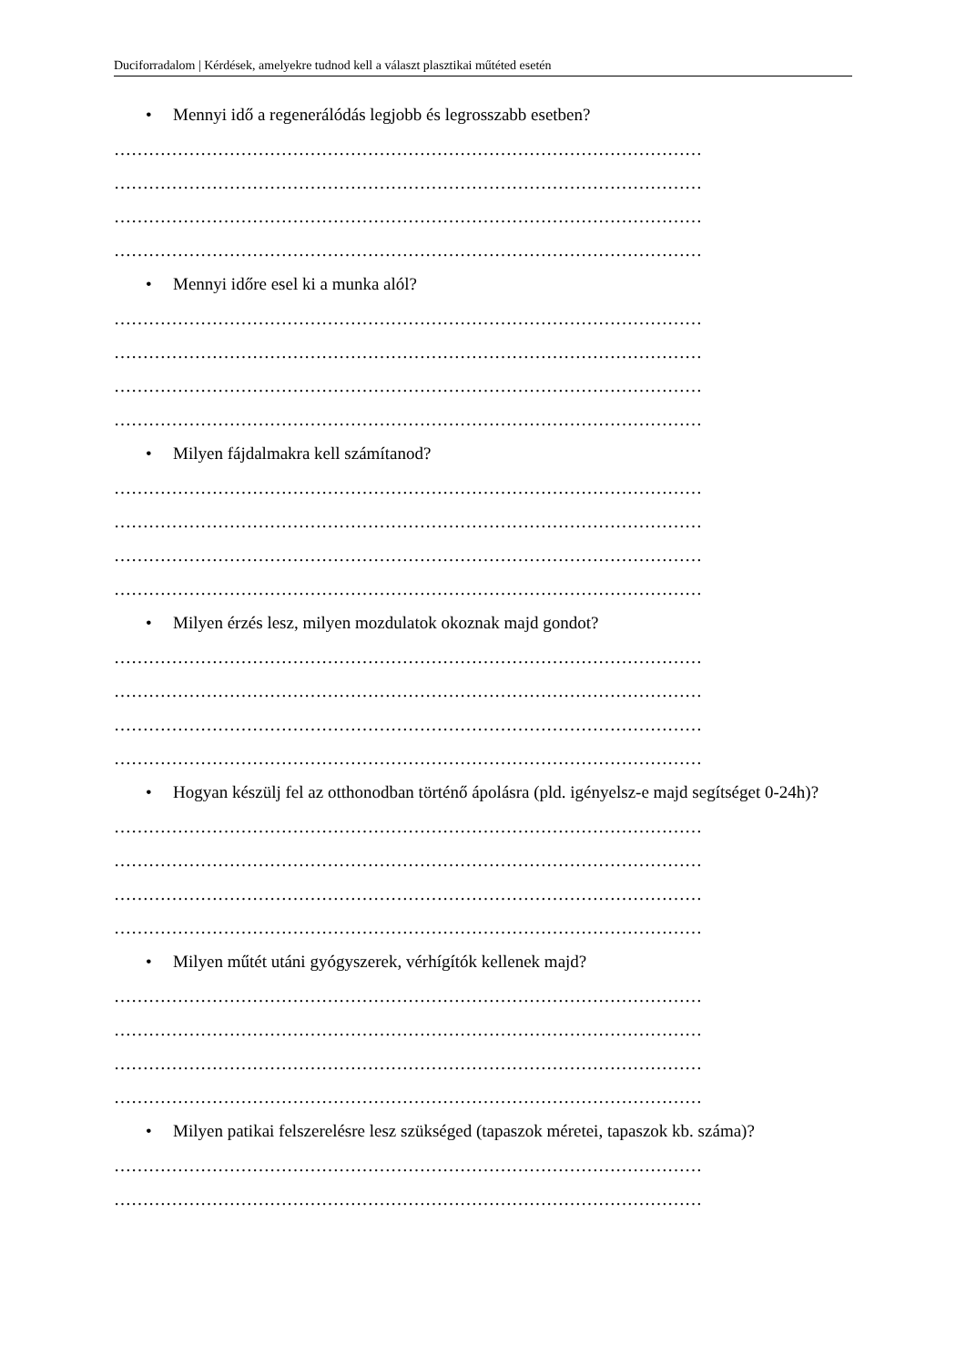Duciforradalom | Kérdések, amelyekre tudnod kell a választ plasztikai műtéted esetén
• Mennyi idő a regenerálódás legjobb és legrosszabb esetben?
…………………………………………………………………………………………
…………………………………………………………………………………………
…………………………………………………………………………………………
…………………………………………………………………………………………
• Mennyi időre esel ki a munka alól?
…………………………………………………………………………………………
…………………………………………………………………………………………
…………………………………………………………………………………………
…………………………………………………………………………………………
• Milyen fájdalmakra kell számítanod?
…………………………………………………………………………………………
…………………………………………………………………………………………
…………………………………………………………………………………………
…………………………………………………………………………………………
• Milyen érzés lesz, milyen mozdulatok okoznak majd gondot?
…………………………………………………………………………………………
…………………………………………………………………………………………
…………………………………………………………………………………………
…………………………………………………………………………………………
• Hogyan készülj fel az otthonodban történő ápolásra (pld. igényelsz-e majd segítséget 0-24h)?
…………………………………………………………………………………………
…………………………………………………………………………………………
…………………………………………………………………………………………
…………………………………………………………………………………………
• Milyen műtét utáni gyógyszerek, vérhígítók kellenek majd?
…………………………………………………………………………………………
…………………………………………………………………………………………
…………………………………………………………………………………………
…………………………………………………………………………………………
• Milyen patikai felszerelésre lesz szükséged (tapaszok méretei, tapaszok kb. száma)?
…………………………………………………………………………………………
…………………………………………………………………………………………